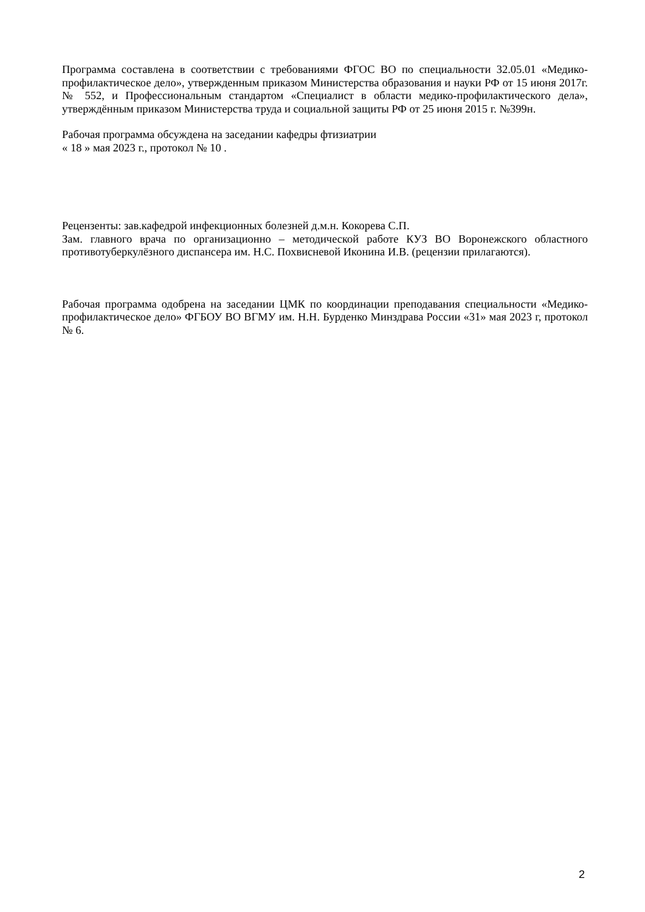Программа составлена в соответствии с требованиями ФГОС ВО по специальности 32.05.01 «Медико-профилактическое дело», утвержденным приказом Министерства образования и науки РФ от 15 июня 2017г. № 552, и Профессиональным стандартом «Специалист в области медико-профилактического дела», утверждённым приказом Министерства труда и социальной защиты РФ от 25 июня 2015 г. №399н.
Рабочая программа обсуждена на заседании кафедры фтизиатрии
« 18 » мая 2023 г., протокол № 10 .
Рецензенты: зав.кафедрой инфекционных болезней д.м.н. Кокорева С.П.
Зам. главного врача по организационно – методической работе КУЗ ВО Воронежского областного противотуберкулёзного диспансера им. Н.С. Похвисневой Иконина И.В. (рецензии прилагаются).
Рабочая программа одобрена на заседании ЦМК по координации преподавания специальности «Медико-профилактическое дело» ФГБОУ ВО ВГМУ им. Н.Н. Бурденко Минздрава России «31» мая 2023 г, протокол № 6.
2